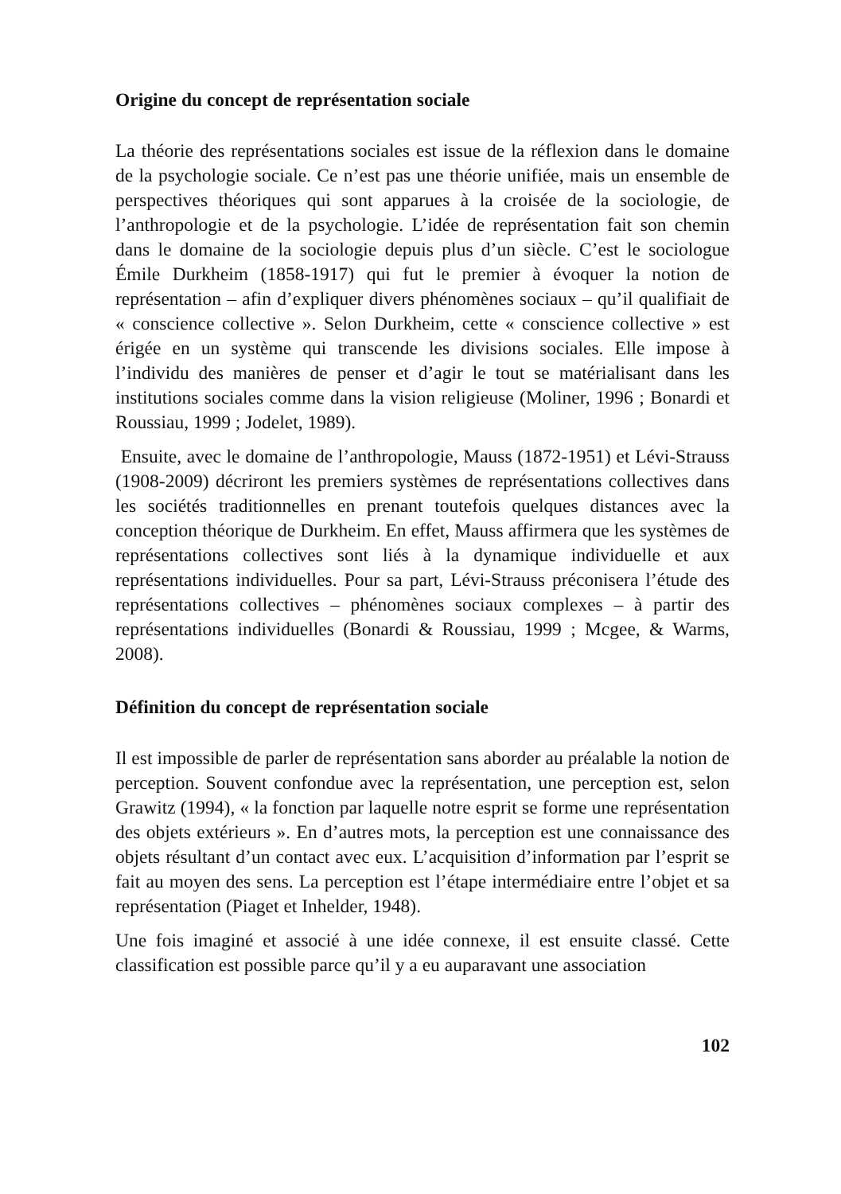Origine du concept de représentation sociale
La théorie des représentations sociales est issue de la réflexion dans le domaine de la psychologie sociale. Ce n’est pas une théorie unifiée, mais un ensemble de perspectives théoriques qui sont apparues à la croisée de la sociologie, de l’anthropologie et de la psychologie. L’idée de représentation fait son chemin dans le domaine de la sociologie depuis plus d’un siècle. C’est le sociologue Émile Durkheim (1858-1917) qui fut le premier à évoquer la notion de représentation – afin d’expliquer divers phénomènes sociaux – qu’il qualifiait de « conscience collective ». Selon Durkheim, cette « conscience collective » est érigée en un système qui transcende les divisions sociales. Elle impose à l’individu des manières de penser et d’agir le tout se matérialisant dans les institutions sociales comme dans la vision religieuse (Moliner, 1996 ; Bonardi et Roussiau, 1999 ; Jodelet, 1989).
Ensuite, avec le domaine de l’anthropologie, Mauss (1872-1951) et Lévi-Strauss (1908-2009) décriront les premiers systèmes de représentations collectives dans les sociétés traditionnelles en prenant toutefois quelques distances avec la conception théorique de Durkheim. En effet, Mauss affirmera que les systèmes de représentations collectives sont liés à la dynamique individuelle et aux représentations individuelles. Pour sa part, Lévi-Strauss préconisera l’étude des représentations collectives – phénomènes sociaux complexes – à partir des représentations individuelles (Bonardi & Roussiau, 1999 ; Mcgee, & Warms, 2008).
Définition du concept de représentation sociale
Il est impossible de parler de représentation sans aborder au préalable la notion de perception. Souvent confondue avec la représentation, une perception est, selon Grawitz (1994), « la fonction par laquelle notre esprit se forme une représentation des objets extérieurs ». En d’autres mots, la perception est une connaissance des objets résultant d’un contact avec eux. L’acquisition d’information par l’esprit se fait au moyen des sens. La perception est l’étape intermédiaire entre l’objet et sa représentation (Piaget et Inhelder, 1948).
Une fois imaginé et associé à une idée connexe, il est ensuite classé. Cette classification est possible parce qu’il y a eu auparavant une association
102